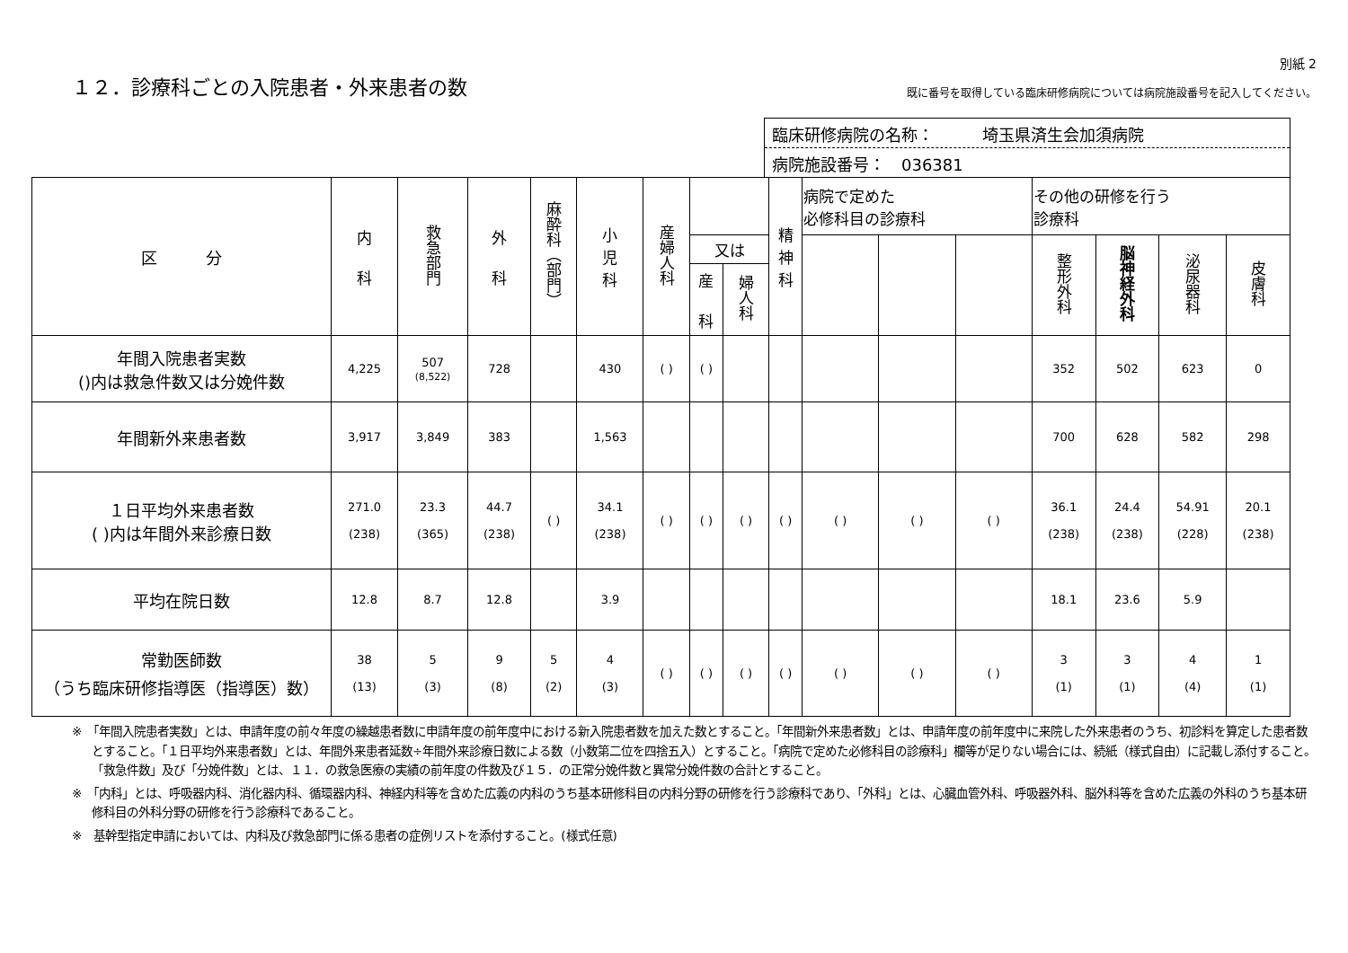１２．診療科ごとの入院患者・外来患者の数
別紙 2
既に番号を取得している臨床研修病院については病院施設番号を記入してください。
臨床研修病院の名称：　　　埼玉県済生会加須病院
病院施設番号：　036381
| 区 分 | 内 科 | 救急部門 | 外 科 | 麻酔科（部門） | 小 児 科 | 産婦人科 | | | 精 神 科 | 病院で定めた 必修科目の診療科 | | | その他の研修を行う 診療科 | | | |
| --- | --- | --- | --- | --- | --- | --- | --- | --- | --- | --- | --- | --- | --- | --- | --- | --- |
| | | | | | | | 又は | | | | | | 整形外科 | 脳神経外科 | 泌尿器科 | 皮膚科 |
| | | | | | | | 産 科 | 婦人科 | | | | | | | | |
| 年間入院患者実数 ()内は救急件数又は分娩件数 | 4,225 | 507 (8,522) | 728 | | 430 | ( ) | ( ) | | | | | | 352 | 502 | 623 | 0 |
| 年間新外来患者数 | 3,917 | 3,849 | 383 | | 1,563 | | | | | | | | 700 | 628 | 582 | 298 |
| １日平均外来患者数 ( )内は年間外来診療日数 | 271.0 (238) | 23.3 (365) | 44.7 (238) | ( ) | 34.1 (238) | ( ) | ( ) | ( ) | ( ) | ( ) | ( ) | ( ) | 36.1 (238) | 24.4 (238) | 54.91 (228) | 20.1 (238) |
| 平均在院日数 | 12.8 | 8.7 | 12.8 | | 3.9 | | | | | | | | 18.1 | 23.6 | 5.9 | |
| 常勤医師数 （うち臨床研修指導医（指導医）数） | 38 (13) | 5 (3) | 9 (8) | 5 (2) | 4 (3) | ( ) | ( ) | ( ) | ( ) | ( ) | ( ) | ( ) | 3 (1) | 3 (1) | 4 (4) | 1 (1) |
※　「年間入院患者実数」とは、申請年度の前々年度の繰越患者数に申請年度の前年度中における新入院患者数を加えた数とすること。「年間新外来患者数」とは、申請年度の前年度中に来院した外来患者のうち、初診料を算定した患者数とすること。「１日平均外来患者数」とは、年間外来患者延数÷年間外来診療日数による数（小数第二位を四捨五入）とすること。「病院で定めた必修科目の診療科」欄等が足りない場合には、続紙（様式自由）に記載し添付すること。「救急件数」及び「分娩件数」とは、１１．の救急医療の実績の前年度の件数及び１５．の正常分娩件数と異常分娩件数の合計とすること。
※　「内科」とは、呼吸器内科、消化器内科、循環器内科、神経内科等を含めた広義の内科のうち基本研修科目の内科分野の研修を行う診療科であり、「外科」とは、心臓血管外科、呼吸器外科、脳外科等を含めた広義の外科のうち基本研修科目の外科分野の研修を行う診療科であること。
※　基幹型指定申請においては、内科及び救急部門に係る患者の症例リストを添付すること。(様式任意)